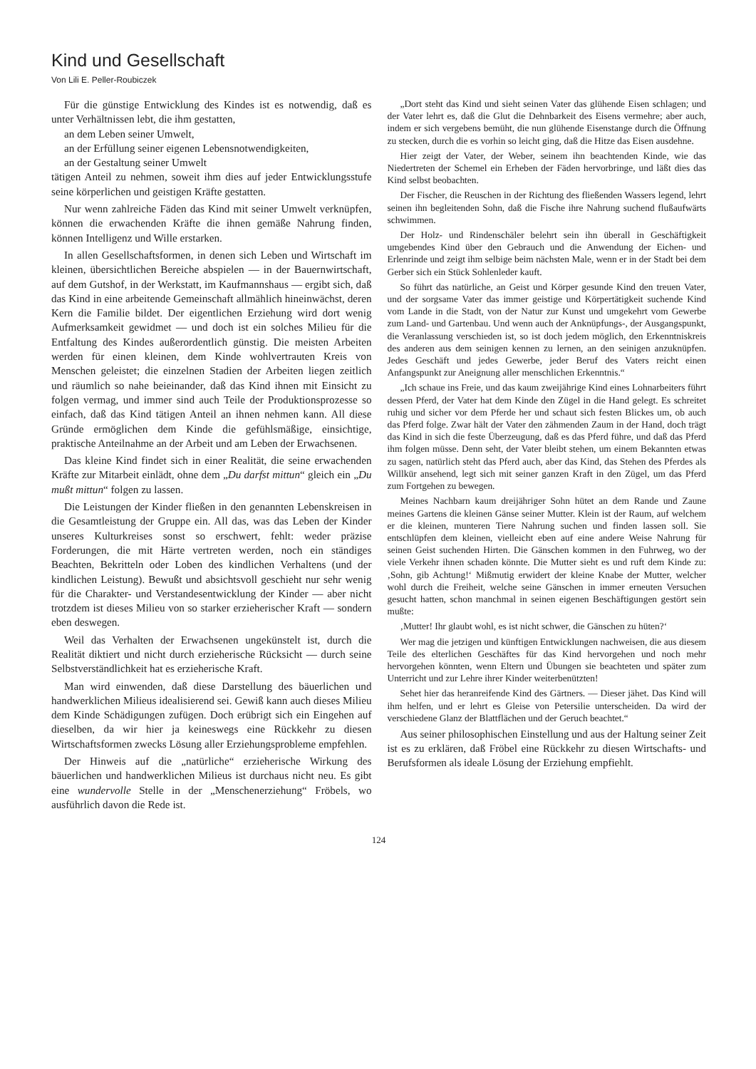Kind und Gesellschaft
Von Lili E. Peller-Roubiczek
Für die günstige Entwicklung des Kindes ist es notwendig, daß es unter Verhältnissen lebt, die ihm gestatten,
an dem Leben seiner Umwelt,
an der Erfüllung seiner eigenen Lebensnotwendigkeiten,
an der Gestaltung seiner Umwelt
tätigen Anteil zu nehmen, soweit ihm dies auf jeder Entwicklungsstufe seine körperlichen und geistigen Kräfte gestatten.
Nur wenn zahlreiche Fäden das Kind mit seiner Umwelt verknüpfen, können die erwachenden Kräfte die ihnen gemäße Nahrung finden, können Intelligenz und Wille erstarken.
In allen Gesellschaftsformen, in denen sich Leben und Wirtschaft im kleinen, übersichtlichen Bereiche abspielen — in der Bauernwirtschaft, auf dem Gutshof, in der Werkstatt, im Kaufmannshaus — ergibt sich, daß das Kind in eine arbeitende Gemeinschaft allmählich hineinwächst, deren Kern die Familie bildet. Der eigentlichen Erziehung wird dort wenig Aufmerksamkeit gewidmet — und doch ist ein solches Milieu für die Entfaltung des Kindes außerordentlich günstig. Die meisten Arbeiten werden für einen kleinen, dem Kinde wohlvertrauten Kreis von Menschen geleistet; die einzelnen Stadien der Arbeiten liegen zeitlich und räumlich so nahe beieinander, daß das Kind ihnen mit Einsicht zu folgen vermag, und immer sind auch Teile der Produktionsprozesse so einfach, daß das Kind tätigen Anteil an ihnen nehmen kann. All diese Gründe ermöglichen dem Kinde die gefühlsmäßige, einsichtige, praktische Anteilnahme an der Arbeit und am Leben der Erwachsenen.
Das kleine Kind findet sich in einer Realität, die seine erwachenden Kräfte zur Mitarbeit einlädt, ohne dem „Du darfst mittun“ gleich ein „Du mußt mittun“ folgen zu lassen.
Die Leistungen der Kinder fließen in den genannten Lebenskreisen in die Gesamtleistung der Gruppe ein. All das, was das Leben der Kinder unseres Kulturkreises sonst so erschwert, fehlt: weder präzise Forderungen, die mit Härte vertreten werden, noch ein ständiges Beachten, Bekritteln oder Loben des kindlichen Verhaltens (und der kindlichen Leistung). Bewußt und absichtsvoll geschieht nur sehr wenig für die Charakter- und Verstandesentwicklung der Kinder — aber nicht trotzdem ist dieses Milieu von so starker erzieherischer Kraft — sondern eben deswegen.
Weil das Verhalten der Erwachsenen ungekünstelt ist, durch die Realität diktiert und nicht durch erzieherische Rücksicht — durch seine Selbstverständlichkeit hat es erzieherische Kraft.
Man wird einwenden, daß diese Darstellung des bäuerlichen und handwerklichen Milieus idealisierend sei. Gewiß kann auch dieses Milieu dem Kinde Schädigungen zufügen. Doch erübrigt sich ein Eingehen auf dieselben, da wir hier ja keineswegs eine Rückkehr zu diesen Wirtschaftsformen zwecks Lösung aller Erziehungsprobleme empfehlen.
Der Hinweis auf die „natürliche“ erzieherische Wirkung des bäuerlichen und handwerklichen Milieus ist durchaus nicht neu. Es gibt eine wundervolle Stelle in der „Menschenerziehung“ Fröbels, wo ausführlich davon die Rede ist.
„Dort steht das Kind und sieht seinen Vater das glühende Eisen schlagen; und der Vater lehrt es, daß die Glut die Dehnbarkeit des Eisens vermehre; aber auch, indem er sich vergebens bemüht, die nun glühende Eisenstange durch die Öffnung zu stecken, durch die es vorhin so leicht ging, daß die Hitze das Eisen ausdehne.
Hier zeigt der Vater, der Weber, seinem ihn beachtenden Kinde, wie das Niedertreten der Schemel ein Erheben der Fäden hervorbringe, und läßt dies das Kind selbst beobachten.
Der Fischer, die Reuschen in der Richtung des fließenden Wassers legend, lehrt seinen ihn begleitenden Sohn, daß die Fische ihre Nahrung suchend flußaufwärts schwimmen.
Der Holz- und Rindenschäler belehrt sein ihn überall in Geschäftigkeit umgebendes Kind über den Gebrauch und die Anwendung der Eichen- und Erlenrinde und zeigt ihm selbige beim nächsten Male, wenn er in der Stadt bei dem Gerber sich ein Stück Sohlenleder kauft.
So führt das natürliche, an Geist und Körper gesunde Kind den treuen Vater, und der sorgsame Vater das immer geistige und Körpertätigkeit suchende Kind vom Lande in die Stadt, von der Natur zur Kunst und umgekehrt vom Gewerbe zum Land- und Gartenbau. Und wenn auch der Anknüpfungs-, der Ausgangspunkt, die Veranlassung verschieden ist, so ist doch jedem möglich, den Erkenntniskreis des anderen aus dem seinigen kennen zu lernen, an den seinigen anzuknüpfen. Jedes Geschäft und jedes Gewerbe, jeder Beruf des Vaters reicht einen Anfangspunkt zur Aneignung aller menschlichen Erkenntnis.“
„Ich schaue ins Freie, und das kaum zweijährige Kind eines Lohnarbeiters führt dessen Pferd, der Vater hat dem Kinde den Zügel in die Hand gelegt. Es schreitet ruhig und sicher vor dem Pferde her und schaut sich festen Blickes um, ob auch das Pferd folge. Zwar hält der Vater den zähmenden Zaum in der Hand, doch trägt das Kind in sich die feste Überzeugung, daß es das Pferd führe, und daß das Pferd ihm folgen müsse. Denn seht, der Vater bleibt stehen, um einem Bekannten etwas zu sagen, natürlich steht das Pferd auch, aber das Kind, das Stehen des Pferdes als Willkür ansehend, legt sich mit seiner ganzen Kraft in den Zügel, um das Pferd zum Fortgehen zu bewegen.
Meines Nachbarn kaum dreijähriger Sohn hütet an dem Rande und Zaune meines Gartens die kleinen Gänse seiner Mutter. Klein ist der Raum, auf welchem er die kleinen, munteren Tiere Nahrung suchen und finden lassen soll. Sie entschlüpfen dem kleinen, vielleicht eben auf eine andere Weise Nahrung für seinen Geist suchenden Hirten. Die Gänschen kommen in den Fuhrweg, wo der viele Verkehr ihnen schaden könnte. Die Mutter sieht es und ruft dem Kinde zu: ‚Sohn, gib Achtung!‘ Mißmutig erwidert der kleine Knabe der Mutter, welcher wohl durch die Freiheit, welche seine Gänschen in immer erneuten Versuchen gesucht hatten, schon manchmal in seinen eigenen Beschäftigungen gestört sein mußte:
‚Mutter! Ihr glaubt wohl, es ist nicht schwer, die Gänschen zu hüten?‘
Wer mag die jetzigen und künftigen Entwicklungen nachweisen, die aus diesem Teile des elterlichen Geschäftes für das Kind hervorgehen und noch mehr hervorgehen könnten, wenn Eltern und Übungen sie beachteten und später zum Unterricht und zur Lehre ihrer Kinder weiterbenützten!
Sehet hier das heranreifende Kind des Gärtners. — Dieser jähet. Das Kind will ihm helfen, und er lehrt es Gleise von Petersilie unterscheiden. Da wird der verschiedene Glanz der Blattflächen und der Geruch beachtet.“
Aus seiner philosophischen Einstellung und aus der Haltung seiner Zeit ist es zu erklären, daß Fröbel eine Rückkehr zu diesen Wirtschafts- und Berufsformen als ideale Lösung der Erziehung empfiehlt.
124